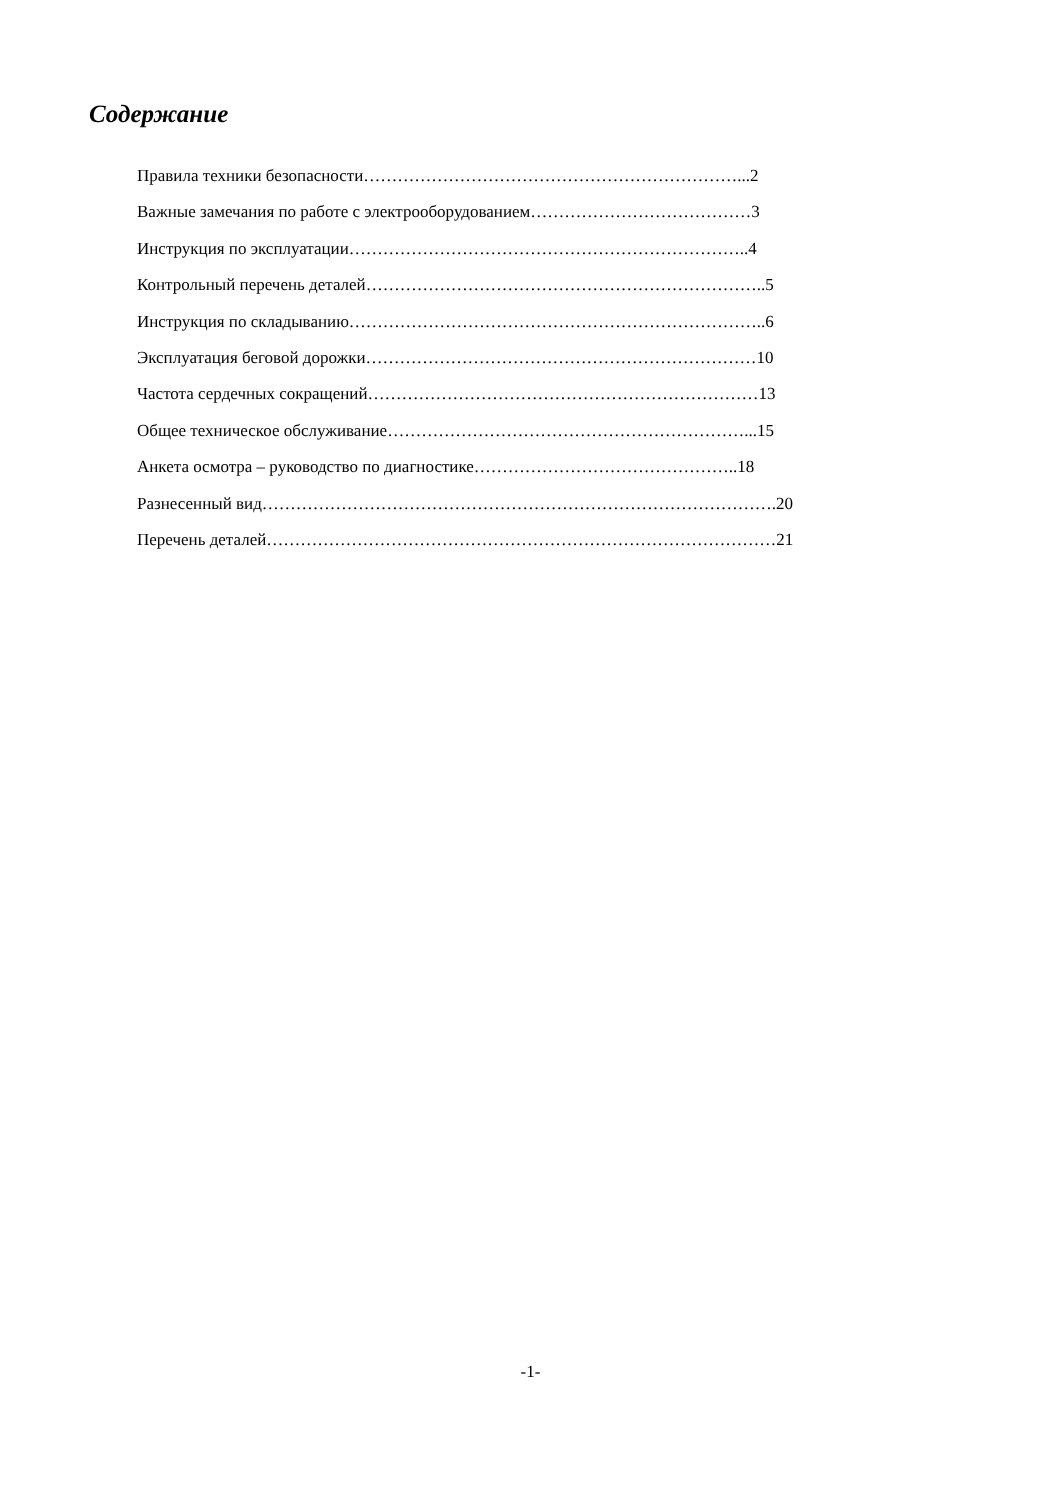Содержание
Правила техники безопасности…………………………………………………………...2
Важные замечания по работе с электрооборудованием…………………………………3
Инструкция по эксплуатации……………………………………………………………..4
Контрольный перечень деталей……………………………………………………………..5
Инструкция по складыванию………………………………………………………………..6
Эксплуатация беговой дорожки……………………………………………………………10
Частота сердечных сокращений……………………………………………………………13
Общее техническое обслуживание………………………………………………………...15
Анкета осмотра – руководство по диагностике………………………………………..18
Разнесенный вид……………………………………………………………………………….20
Перечень деталей………………………………………………………………………………21
-1-